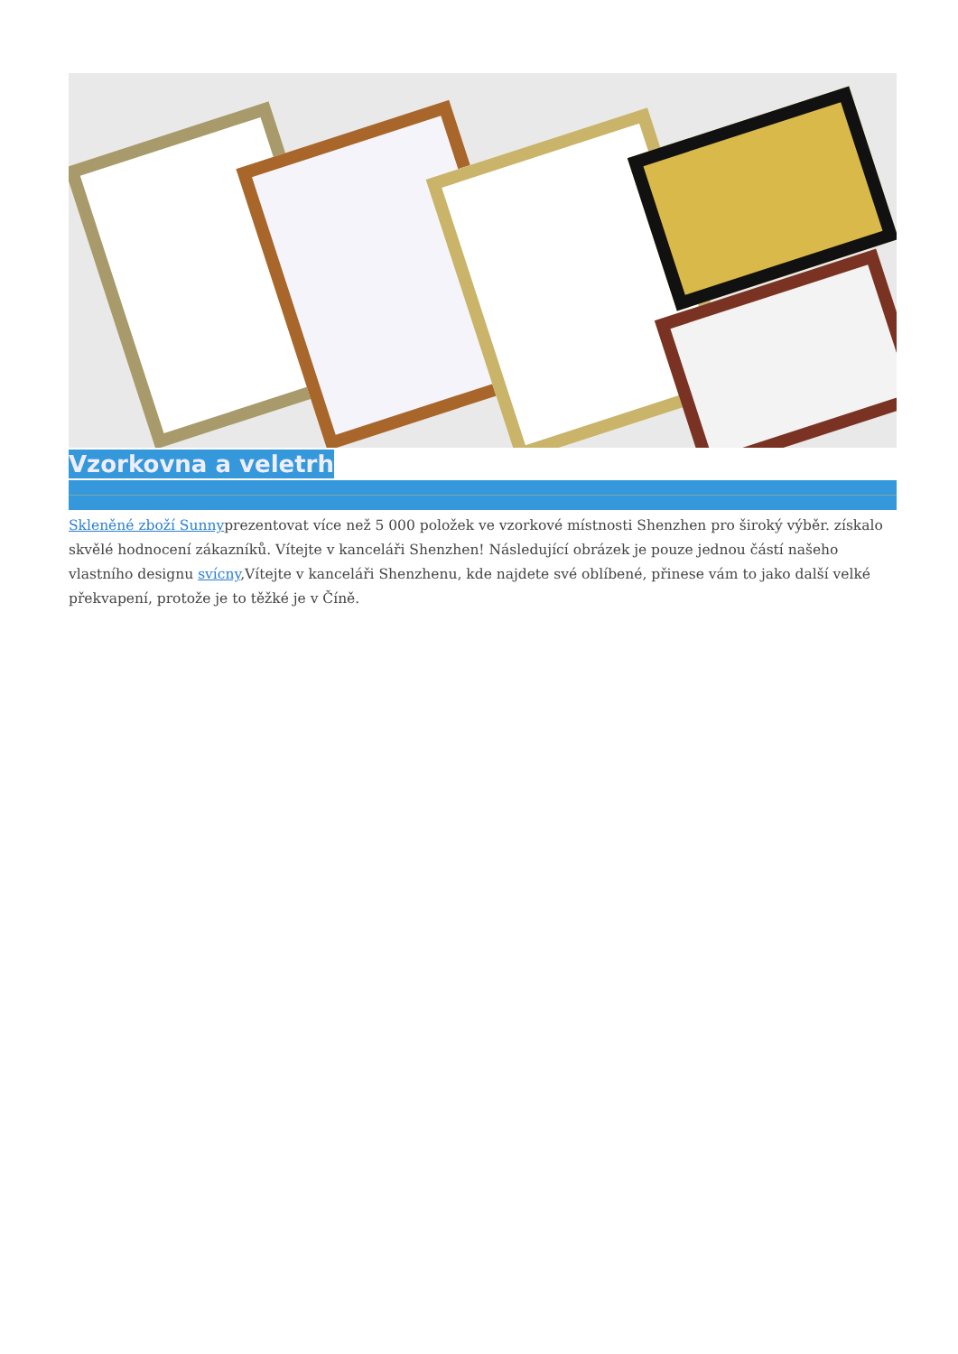Vzorkovna a veletrh
Skleněné zboží Sunnyprezentovat více než 5 000 položek ve vzorkové místnosti Shenzhen pro široký výběr. získalo skvělé hodnocení zákazníků. Vítejte v kanceláři Shenzhen! Následující obrázek je pouze jednou částí našeho vlastního designu svícny,Vítejte v kanceláři Shenzhenu, kde najdete své oblíbené, přinese vám to jako další velké překvapení, protože je to těžké je v Číně.